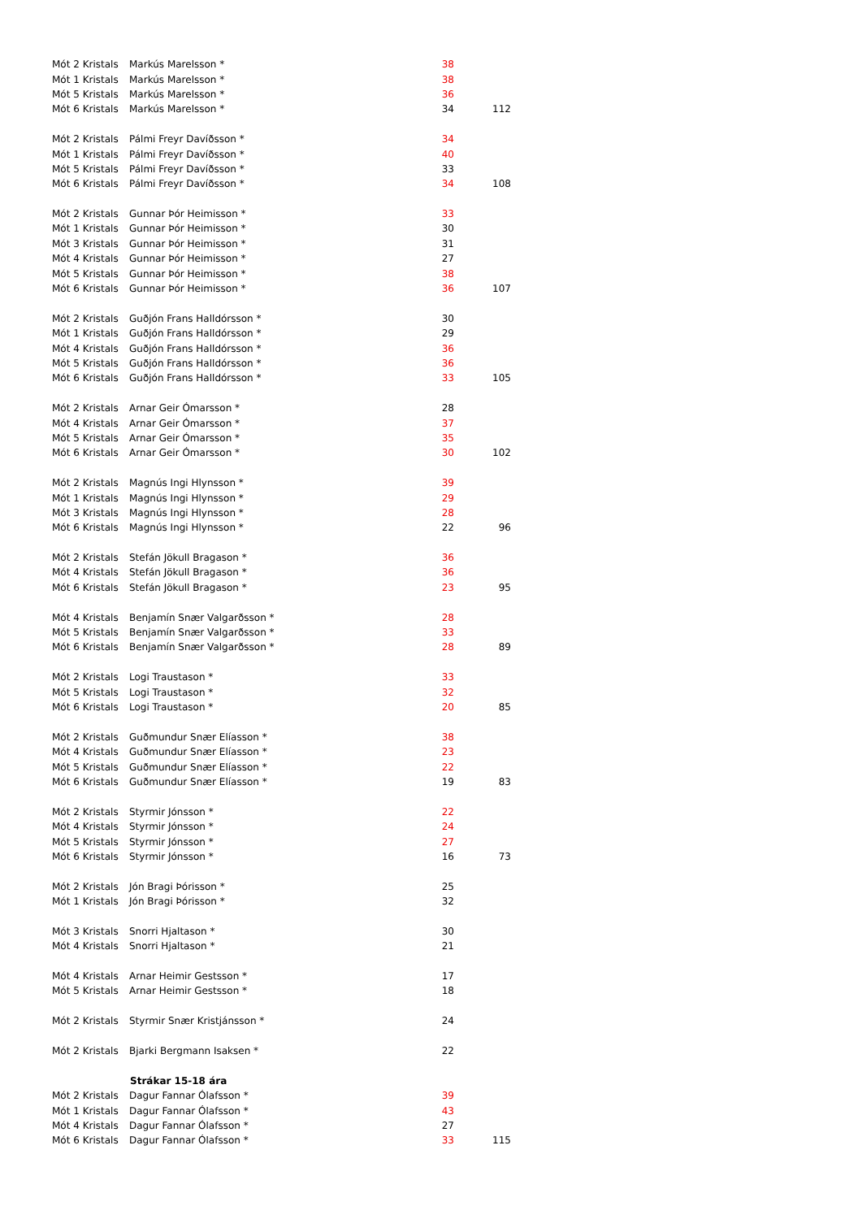| Mót 2 Kristals | Markús Marelsson * | 38 | |
| Mót 1 Kristals | Markús Marelsson * | 38 | |
| Mót 5 Kristals | Markús Marelsson * | 36 | |
| Mót 6 Kristals | Markús Marelsson * | 34 | 112 |
| Mót 2 Kristals | Pálmi Freyr Davíðsson * | 34 | |
| Mót 1 Kristals | Pálmi Freyr Davíðsson * | 40 | |
| Mót 5 Kristals | Pálmi Freyr Davíðsson * | 33 | |
| Mót 6 Kristals | Pálmi Freyr Davíðsson * | 34 | 108 |
| Mót 2 Kristals | Gunnar Þór Heimisson * | 33 | |
| Mót 1 Kristals | Gunnar Þór Heimisson * | 30 | |
| Mót 3 Kristals | Gunnar Þór Heimisson * | 31 | |
| Mót 4 Kristals | Gunnar Þór Heimisson * | 27 | |
| Mót 5 Kristals | Gunnar Þór Heimisson * | 38 | |
| Mót 6 Kristals | Gunnar Þór Heimisson * | 36 | 107 |
| Mót 2 Kristals | Guðjón Frans Halldórsson * | 30 | |
| Mót 1 Kristals | Guðjón Frans Halldórsson * | 29 | |
| Mót 4 Kristals | Guðjón Frans Halldórsson * | 36 | |
| Mót 5 Kristals | Guðjón Frans Halldórsson * | 36 | |
| Mót 6 Kristals | Guðjón Frans Halldórsson * | 33 | 105 |
| Mót 2 Kristals | Arnar Geir Ómarsson * | 28 | |
| Mót 4 Kristals | Arnar Geir Ómarsson * | 37 | |
| Mót 5 Kristals | Arnar Geir Ómarsson * | 35 | |
| Mót 6 Kristals | Arnar Geir Ómarsson * | 30 | 102 |
| Mót 2 Kristals | Magnús Ingi Hlynsson * | 39 | |
| Mót 1 Kristals | Magnús Ingi Hlynsson * | 29 | |
| Mót 3 Kristals | Magnús Ingi Hlynsson * | 28 | |
| Mót 6 Kristals | Magnús Ingi Hlynsson * | 22 | 96 |
| Mót 2 Kristals | Stefán Jökull Bragason * | 36 | |
| Mót 4 Kristals | Stefán Jökull Bragason * | 36 | |
| Mót 6 Kristals | Stefán Jökull Bragason * | 23 | 95 |
| Mót 4 Kristals | Benjamín Snær Valgarðsson * | 28 | |
| Mót 5 Kristals | Benjamín Snær Valgarðsson * | 33 | |
| Mót 6 Kristals | Benjamín Snær Valgarðsson * | 28 | 89 |
| Mót 2 Kristals | Logi Traustason * | 33 | |
| Mót 5 Kristals | Logi Traustason * | 32 | |
| Mót 6 Kristals | Logi Traustason * | 20 | 85 |
| Mót 2 Kristals | Guðmundur Snær Elíasson * | 38 | |
| Mót 4 Kristals | Guðmundur Snær Elíasson * | 23 | |
| Mót 5 Kristals | Guðmundur Snær Elíasson * | 22 | |
| Mót 6 Kristals | Guðmundur Snær Elíasson * | 19 | 83 |
| Mót 2 Kristals | Styrmir Jónsson * | 22 | |
| Mót 4 Kristals | Styrmir Jónsson * | 24 | |
| Mót 5 Kristals | Styrmir Jónsson * | 27 | |
| Mót 6 Kristals | Styrmir Jónsson * | 16 | 73 |
| Mót 2 Kristals | Jón Bragi Þórisson * | 25 | |
| Mót 1 Kristals | Jón Bragi Þórisson * | 32 | |
| Mót 3 Kristals | Snorri Hjaltason * | 30 | |
| Mót 4 Kristals | Snorri Hjaltason * | 21 | |
| Mót 4 Kristals | Arnar Heimir Gestsson * | 17 | |
| Mót 5 Kristals | Arnar Heimir Gestsson * | 18 | |
| Mót 2 Kristals | Styrmir Snær Kristjánsson * | 24 | |
| Mót 2 Kristals | Bjarki Bergmann Isaksen * | 22 | |
| | Strákar 15-18 ára | | |
| Mót 2 Kristals | Dagur Fannar Ólafsson * | 39 | |
| Mót 1 Kristals | Dagur Fannar Ólafsson * | 43 | |
| Mót 4 Kristals | Dagur Fannar Ólafsson * | 27 | |
| Mót 6 Kristals | Dagur Fannar Ólafsson * | 33 | 115 |